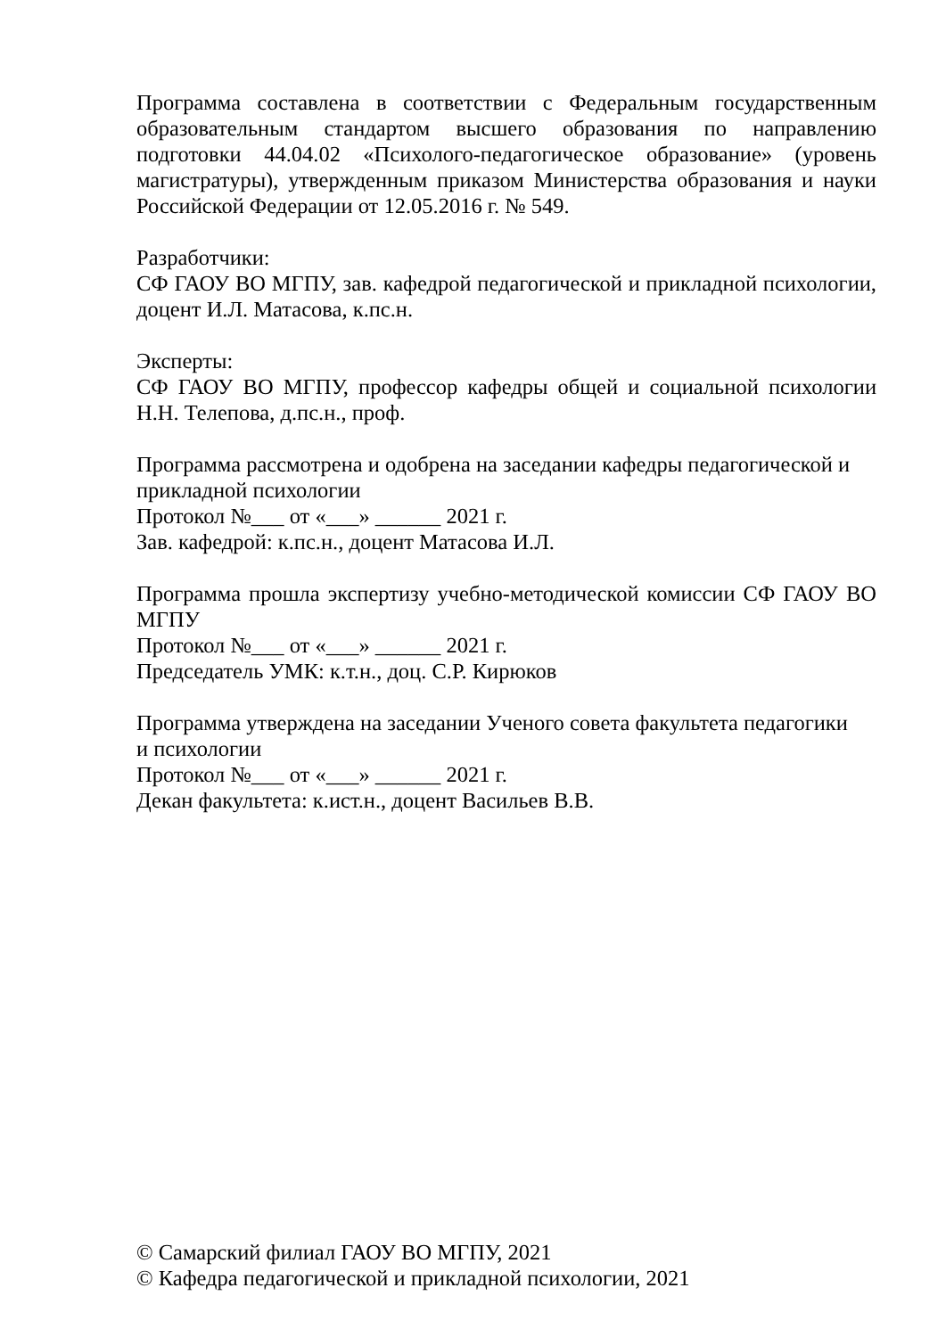Программа составлена в соответствии с Федеральным государственным образовательным стандартом высшего образования по направлению подготовки 44.04.02 «Психолого-педагогическое образование» (уровень магистратуры), утвержденным приказом Министерства образования и науки Российской Федерации от 12.05.2016 г. № 549.
Разработчики:
СФ ГАОУ ВО МГПУ, зав. кафедрой педагогической и прикладной психологии, доцент И.Л. Матасова, к.пс.н.
Эксперты:
СФ ГАОУ ВО МГПУ, профессор кафедры общей и социальной психологии Н.Н. Телепова, д.пс.н., проф.
Программа рассмотрена и одобрена на заседании кафедры педагогической и
прикладной психологии
Протокол №___ от «___» ______ 2021 г.
Зав. кафедрой: к.пс.н., доцент Матасова И.Л.
Программа прошла экспертизу учебно-методической комиссии СФ ГАОУ ВО МГПУ
Протокол №___ от «___» ______ 2021 г.
Председатель УМК: к.т.н., доц. С.Р. Кирюков
Программа утверждена на заседании Ученого совета факультета педагогики
и психологии
Протокол №___ от «___» ______ 2021 г.
Декан факультета: к.ист.н., доцент Васильев В.В.
© Самарский филиал ГАОУ ВО МГПУ, 2021
© Кафедра педагогической и прикладной психологии, 2021